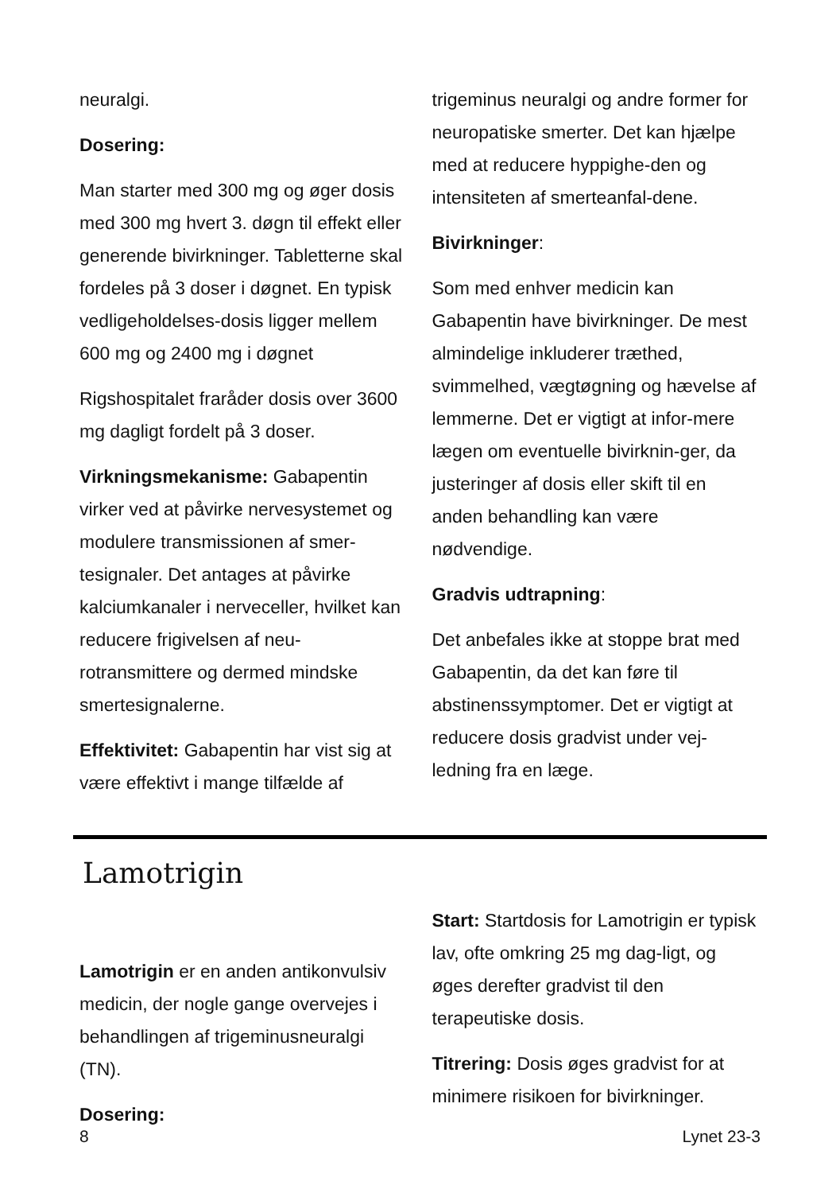neuralgi.
Dosering:
Man starter med 300 mg og øger dosis med 300 mg hvert 3. døgn til effekt eller generende bivirkninger. Tabletterne skal fordeles på 3 doser i døgnet. En typisk vedligeholdelses-dosis ligger mellem 600 mg og 2400 mg i døgnet
Rigshospitalet fraråder dosis over 3600 mg dagligt fordelt på 3 doser.
Virkningsmekanisme: Gabapentin virker ved at påvirke nervesystemet og modulere transmissionen af smer-tesignaler. Det antages at påvirke kalciumkanaler i nerveceller, hvilket kan reducere frigivelsen af neu-rotransmittere og dermed mindske smertesignalerne.
Effektivitet: Gabapentin har vist sig at være effektivt i mange tilfælde af
trigeminus neuralgi og andre former for neuropatiske smerter. Det kan hjælpe med at reducere hyppighe-den og intensiteten af smerteanfal-dene.
Bivirkninger:
Som med enhver medicin kan Gabapentin have bivirkninger. De mest almindelige inkluderer træthed, svimmelhed, vægtøgning og hævelse af lemmerne. Det er vigtigt at infor-mere lægen om eventuelle bivirknin-ger, da justeringer af dosis eller skift til en anden behandling kan være nødvendige.
Gradvis udtrapning:
Det anbefales ikke at stoppe brat med Gabapentin, da det kan føre til abstinenssymptomer. Det er vigtigt at reducere dosis gradvist under vej-ledning fra en læge.
Lamotrigin
Lamotrigin er en anden antikonvulsiv medicin, der nogle gange overvejes i behandlingen af trigeminusneuralgi (TN).
Dosering:
Start: Startdosis for Lamotrigin er typisk lav, ofte omkring 25 mg dag-ligt, og øges derefter gradvist til den terapeutiske dosis.
Titrering: Dosis øges gradvist for at minimere risikoen for bivirkninger.
8 Lynet 23-3